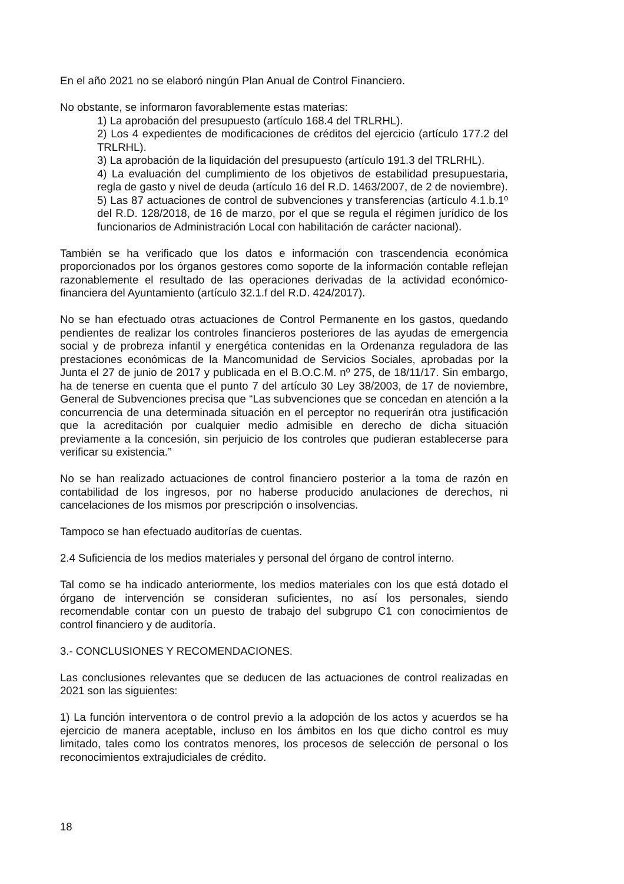En el año 2021 no se elaboró ningún Plan Anual de Control Financiero.
No obstante, se informaron favorablemente estas materias:
1) La aprobación del presupuesto (artículo 168.4 del TRLRHL).
2) Los 4 expedientes de modificaciones de créditos del ejercicio (artículo 177.2 del TRLRHL).
3) La aprobación de la liquidación del presupuesto (artículo 191.3 del TRLRHL).
4) La evaluación del cumplimiento de los objetivos de estabilidad presupuestaria, regla de gasto y nivel de deuda (artículo 16 del R.D. 1463/2007, de 2 de noviembre).
5) Las 87 actuaciones de control de subvenciones y transferencias (artículo 4.1.b.1º del R.D. 128/2018, de 16 de marzo, por el que se regula el régimen jurídico de los funcionarios de Administración Local con habilitación de carácter nacional).
También se ha verificado que los datos e información con trascendencia económica proporcionados por los órganos gestores como soporte de la información contable reflejan razonablemente el resultado de las operaciones derivadas de la actividad económico-financiera del Ayuntamiento (artículo 32.1.f del R.D. 424/2017).
No se han efectuado otras actuaciones de Control Permanente en los gastos, quedando pendientes de realizar los controles financieros posteriores de las ayudas de emergencia social y de probreza infantil y energética contenidas en la Ordenanza reguladora de las prestaciones económicas de la Mancomunidad de Servicios Sociales, aprobadas por la Junta el 27 de junio de 2017 y publicada en el B.O.C.M. nº 275, de 18/11/17. Sin embargo, ha de tenerse en cuenta que el punto 7 del artículo 30 Ley 38/2003, de 17 de noviembre, General de Subvenciones precisa que “Las subvenciones que se concedan en atención a la concurrencia de una determinada situación en el perceptor no requerirán otra justificación que la acreditación por cualquier medio admisible en derecho de dicha situación previamente a la concesión, sin perjuicio de los controles que pudieran establecerse para verificar su existencia.”
No se han realizado actuaciones de control financiero posterior a la toma de razón en contabilidad de los ingresos, por no haberse producido anulaciones de derechos, ni cancelaciones de los mismos por prescripción o insolvencias.
Tampoco se han efectuado auditorías de cuentas.
2.4 Suficiencia de los medios materiales y personal del órgano de control interno.
Tal como se ha indicado anteriormente, los medios materiales con los que está dotado el órgano de intervención se consideran suficientes, no así los personales, siendo recomendable contar con un puesto de trabajo del subgrupo C1 con conocimientos de control financiero y de auditoría.
3.- CONCLUSIONES Y RECOMENDACIONES.
Las conclusiones relevantes que se deducen de las actuaciones de control realizadas en 2021 son las siguientes:
1) La función interventora o de control previo a la adopción de los actos y acuerdos se ha ejercicio de manera aceptable, incluso en los ámbitos en los que dicho control es muy limitado, tales como los contratos menores, los procesos de selección de personal o los reconocimientos extrajudiciales de crédito.
18